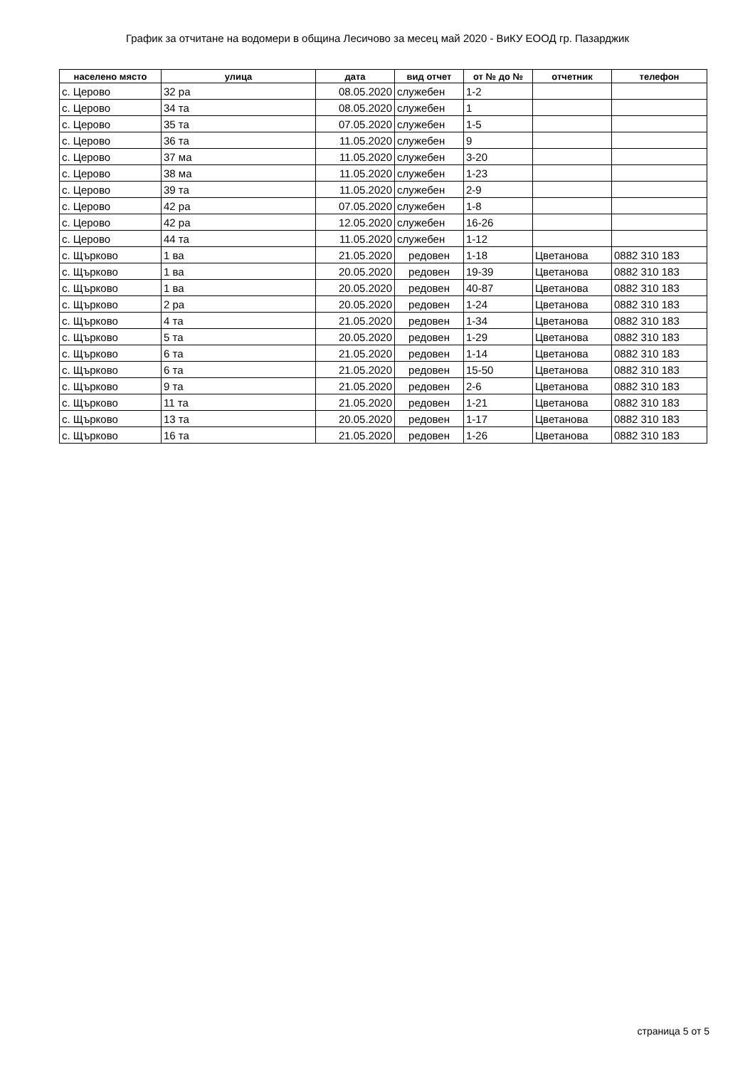График за отчитане на водомери в община Лесичово за месец май 2020 - ВиКУ ЕООД гр. Пазарджик
| населено място | улица | дата | вид отчет | от № до № | отчетник | телефон |
| --- | --- | --- | --- | --- | --- | --- |
| с. Церово | 32 ра | 08.05.2020 | служебен | 1-2 | | |
| с. Церово | 34 та | 08.05.2020 | служебен | 1 | | |
| с. Церово | 35 та | 07.05.2020 | служебен | 1-5 | | |
| с. Церово | 36 та | 11.05.2020 | служебен | 9 | | |
| с. Церово | 37 ма | 11.05.2020 | служебен | 3-20 | | |
| с. Церово | 38 ма | 11.05.2020 | служебен | 1-23 | | |
| с. Церово | 39 та | 11.05.2020 | служебен | 2-9 | | |
| с. Церово | 42 ра | 07.05.2020 | служебен | 1-8 | | |
| с. Церово | 42 ра | 12.05.2020 | служебен | 16-26 | | |
| с. Церово | 44 та | 11.05.2020 | служебен | 1-12 | | |
| с. Щърково | 1 ва | 21.05.2020 | редовен | 1-18 | Цветанова | 0882 310 183 |
| с. Щърково | 1 ва | 20.05.2020 | редовен | 19-39 | Цветанова | 0882 310 183 |
| с. Щърково | 1 ва | 20.05.2020 | редовен | 40-87 | Цветанова | 0882 310 183 |
| с. Щърково | 2 ра | 20.05.2020 | редовен | 1-24 | Цветанова | 0882 310 183 |
| с. Щърково | 4 та | 21.05.2020 | редовен | 1-34 | Цветанова | 0882 310 183 |
| с. Щърково | 5 та | 20.05.2020 | редовен | 1-29 | Цветанова | 0882 310 183 |
| с. Щърково | 6 та | 21.05.2020 | редовен | 1-14 | Цветанова | 0882 310 183 |
| с. Щърково | 6 та | 21.05.2020 | редовен | 15-50 | Цветанова | 0882 310 183 |
| с. Щърково | 9 та | 21.05.2020 | редовен | 2-6 | Цветанова | 0882 310 183 |
| с. Щърково | 11 та | 21.05.2020 | редовен | 1-21 | Цветанова | 0882 310 183 |
| с. Щърково | 13 та | 20.05.2020 | редовен | 1-17 | Цветанова | 0882 310 183 |
| с. Щърково | 16 та | 21.05.2020 | редовен | 1-26 | Цветанова | 0882 310 183 |
страница 5 от 5